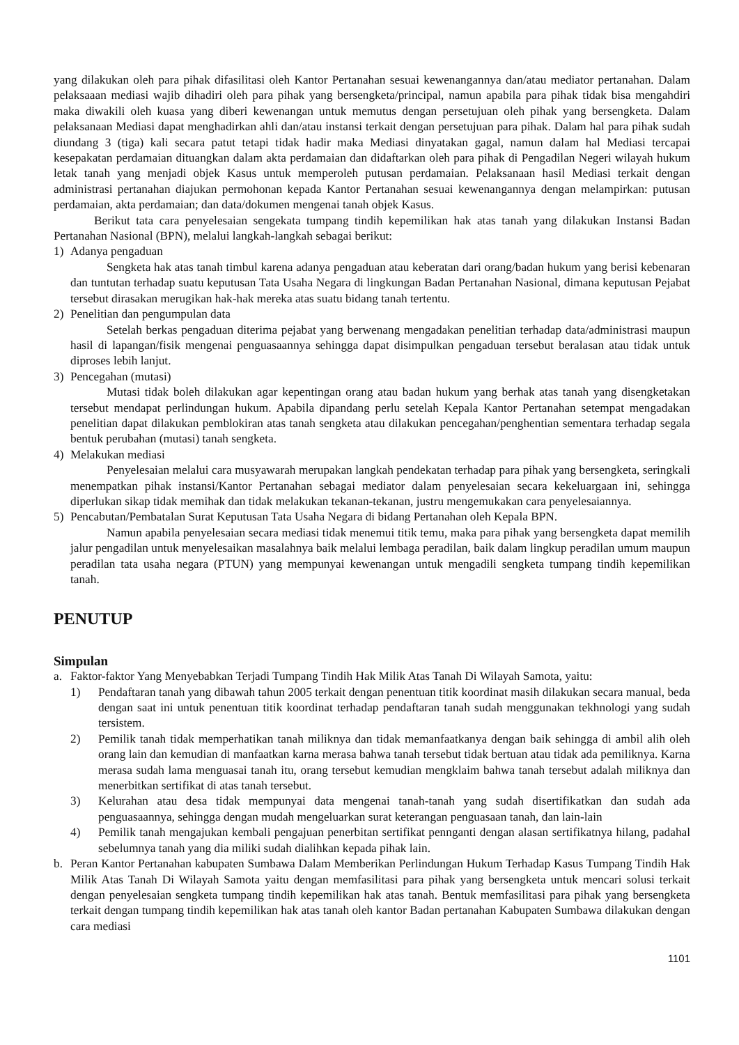yang dilakukan oleh para pihak difasilitasi oleh Kantor Pertanahan sesuai kewenangannya dan/atau mediator pertanahan. Dalam pelaksaaan mediasi wajib dihadiri oleh para pihak yang bersengketa/principal, namun apabila para pihak tidak bisa mengahdiri maka diwakili oleh kuasa yang diberi kewenangan untuk memutus dengan persetujuan oleh pihak yang bersengketa. Dalam pelaksanaan Mediasi dapat menghadirkan ahli dan/atau instansi terkait dengan persetujuan para pihak. Dalam hal para pihak sudah diundang 3 (tiga) kali secara patut tetapi tidak hadir maka Mediasi dinyatakan gagal, namun dalam hal Mediasi tercapai kesepakatan perdamaian dituangkan dalam akta perdamaian dan didaftarkan oleh para pihak di Pengadilan Negeri wilayah hukum letak tanah yang menjadi objek Kasus untuk memperoleh putusan perdamaian. Pelaksanaan hasil Mediasi terkait dengan administrasi pertanahan diajukan permohonan kepada Kantor Pertanahan sesuai kewenangannya dengan melampirkan: putusan perdamaian, akta perdamaian; dan data/dokumen mengenai tanah objek Kasus.
Berikut tata cara penyelesaian sengekata tumpang tindih kepemilikan hak atas tanah yang dilakukan Instansi Badan Pertanahan Nasional (BPN), melalui langkah-langkah sebagai berikut:
1) Adanya pengaduan
Sengketa hak atas tanah timbul karena adanya pengaduan atau keberatan dari orang/badan hukum yang berisi kebenaran dan tuntutan terhadap suatu keputusan Tata Usaha Negara di lingkungan Badan Pertanahan Nasional, dimana keputusan Pejabat tersebut dirasakan merugikan hak-hak mereka atas suatu bidang tanah tertentu.
2) Penelitian dan pengumpulan data
Setelah berkas pengaduan diterima pejabat yang berwenang mengadakan penelitian terhadap data/administrasi maupun hasil di lapangan/fisik mengenai penguasaannya sehingga dapat disimpulkan pengaduan tersebut beralasan atau tidak untuk diproses lebih lanjut.
3) Pencegahan (mutasi)
Mutasi tidak boleh dilakukan agar kepentingan orang atau badan hukum yang berhak atas tanah yang disengketakan tersebut mendapat perlindungan hukum. Apabila dipandang perlu setelah Kepala Kantor Pertanahan setempat mengadakan penelitian dapat dilakukan pemblokiran atas tanah sengketa atau dilakukan pencegahan/penghentian sementara terhadap segala bentuk perubahan (mutasi) tanah sengketa.
4) Melakukan mediasi
Penyelesaian melalui cara musyawarah merupakan langkah pendekatan terhadap para pihak yang bersengketa, seringkali menempatkan pihak instansi/Kantor Pertanahan sebagai mediator dalam penyelesaian secara kekeluargaan ini, sehingga diperlukan sikap tidak memihak dan tidak melakukan tekanan-tekanan, justru mengemukakan cara penyelesaiannya.
5) Pencabutan/Pembatalan Surat Keputusan Tata Usaha Negara di bidang Pertanahan oleh Kepala BPN.
Namun apabila penyelesaian secara mediasi tidak menemui titik temu, maka para pihak yang bersengketa dapat memilih jalur pengadilan untuk menyelesaikan masalahnya baik melalui lembaga peradilan, baik dalam lingkup peradilan umum maupun peradilan tata usaha negara (PTUN) yang mempunyai kewenangan untuk mengadili sengketa tumpang tindih kepemilikan tanah.
PENUTUP
Simpulan
a. Faktor-faktor Yang Menyebabkan Terjadi Tumpang Tindih Hak Milik Atas Tanah Di Wilayah Samota, yaitu:
1) Pendaftaran tanah yang dibawah tahun 2005 terkait dengan penentuan titik koordinat masih dilakukan secara manual, beda dengan saat ini untuk penentuan titik koordinat terhadap pendaftaran tanah sudah menggunakan tekhnologi yang sudah tersistem.
2) Pemilik tanah tidak memperhatikan tanah miliknya dan tidak memanfaatkanya dengan baik sehingga di ambil alih oleh orang lain dan kemudian di manfaatkan karna merasa bahwa tanah tersebut tidak bertuan atau tidak ada pemiliknya. Karna merasa sudah lama menguasai tanah itu, orang tersebut kemudian mengklaim bahwa tanah tersebut adalah miliknya dan menerbitkan sertifikat di atas tanah tersebut.
3) Kelurahan atau desa tidak mempunyai data mengenai tanah-tanah yang sudah disertifikatkan dan sudah ada penguasaannya, sehingga dengan mudah mengeluarkan surat keterangan penguasaan tanah, dan lain-lain
4) Pemilik tanah mengajukan kembali pengajuan penerbitan sertifikat pennganti dengan alasan sertifikatnya hilang, padahal sebelumnya tanah yang dia miliki sudah dialihkan kepada pihak lain.
b. Peran Kantor Pertanahan kabupaten Sumbawa Dalam Memberikan Perlindungan Hukum Terhadap Kasus Tumpang Tindih Hak Milik Atas Tanah Di Wilayah Samota yaitu dengan memfasilitasi para pihak yang bersengketa untuk mencari solusi terkait dengan penyelesaian sengketa tumpang tindih kepemilikan hak atas tanah. Bentuk memfasilitasi para pihak yang bersengketa terkait dengan tumpang tindih kepemilikan hak atas tanah oleh kantor Badan pertanahan Kabupaten Sumbawa dilakukan dengan cara mediasi
1101